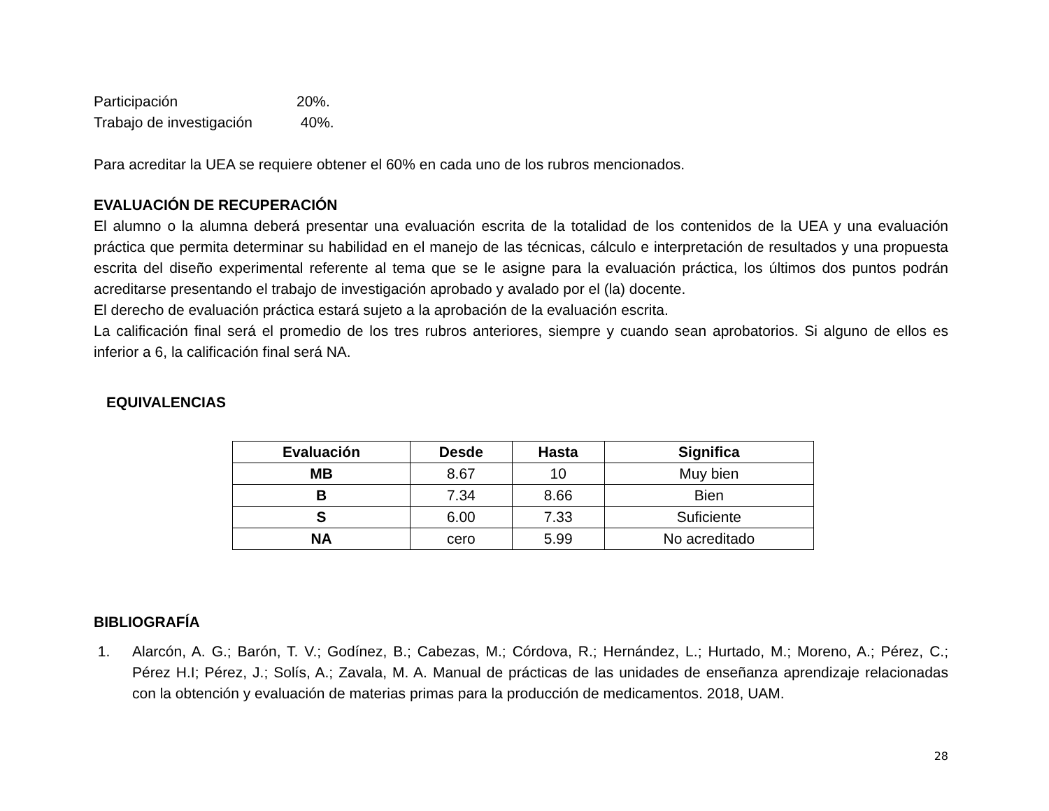Participación 20%.
Trabajo de investigación 40%.
Para acreditar la UEA se requiere obtener el 60% en cada uno de los rubros mencionados.
EVALUACIÓN DE RECUPERACIÓN
El alumno o la alumna deberá presentar una evaluación escrita de la totalidad de los contenidos de la UEA y una evaluación práctica que permita determinar su habilidad en el manejo de las técnicas, cálculo e interpretación de resultados y una propuesta escrita del diseño experimental referente al tema que se le asigne para la evaluación práctica, los últimos dos puntos podrán acreditarse presentando el trabajo de investigación aprobado y avalado por el (la) docente.
El derecho de evaluación práctica estará sujeto a la aprobación de la evaluación escrita.
La calificación final será el promedio de los tres rubros anteriores, siempre y cuando sean aprobatorios. Si alguno de ellos es inferior a 6, la calificación final será NA.
EQUIVALENCIAS
| Evaluación | Desde | Hasta | Significa |
| --- | --- | --- | --- |
| MB | 8.67 | 10 | Muy bien |
| B | 7.34 | 8.66 | Bien |
| S | 6.00 | 7.33 | Suficiente |
| NA | cero | 5.99 | No acreditado |
BIBLIOGRAFÍA
1. Alarcón, A. G.; Barón, T. V.; Godínez, B.; Cabezas, M.; Córdova, R.; Hernández, L.; Hurtado, M.; Moreno, A.; Pérez, C.; Pérez H.I; Pérez, J.; Solís, A.; Zavala, M. A. Manual de prácticas de las unidades de enseñanza aprendizaje relacionadas con la obtención y evaluación de materias primas para la producción de medicamentos. 2018, UAM.
28